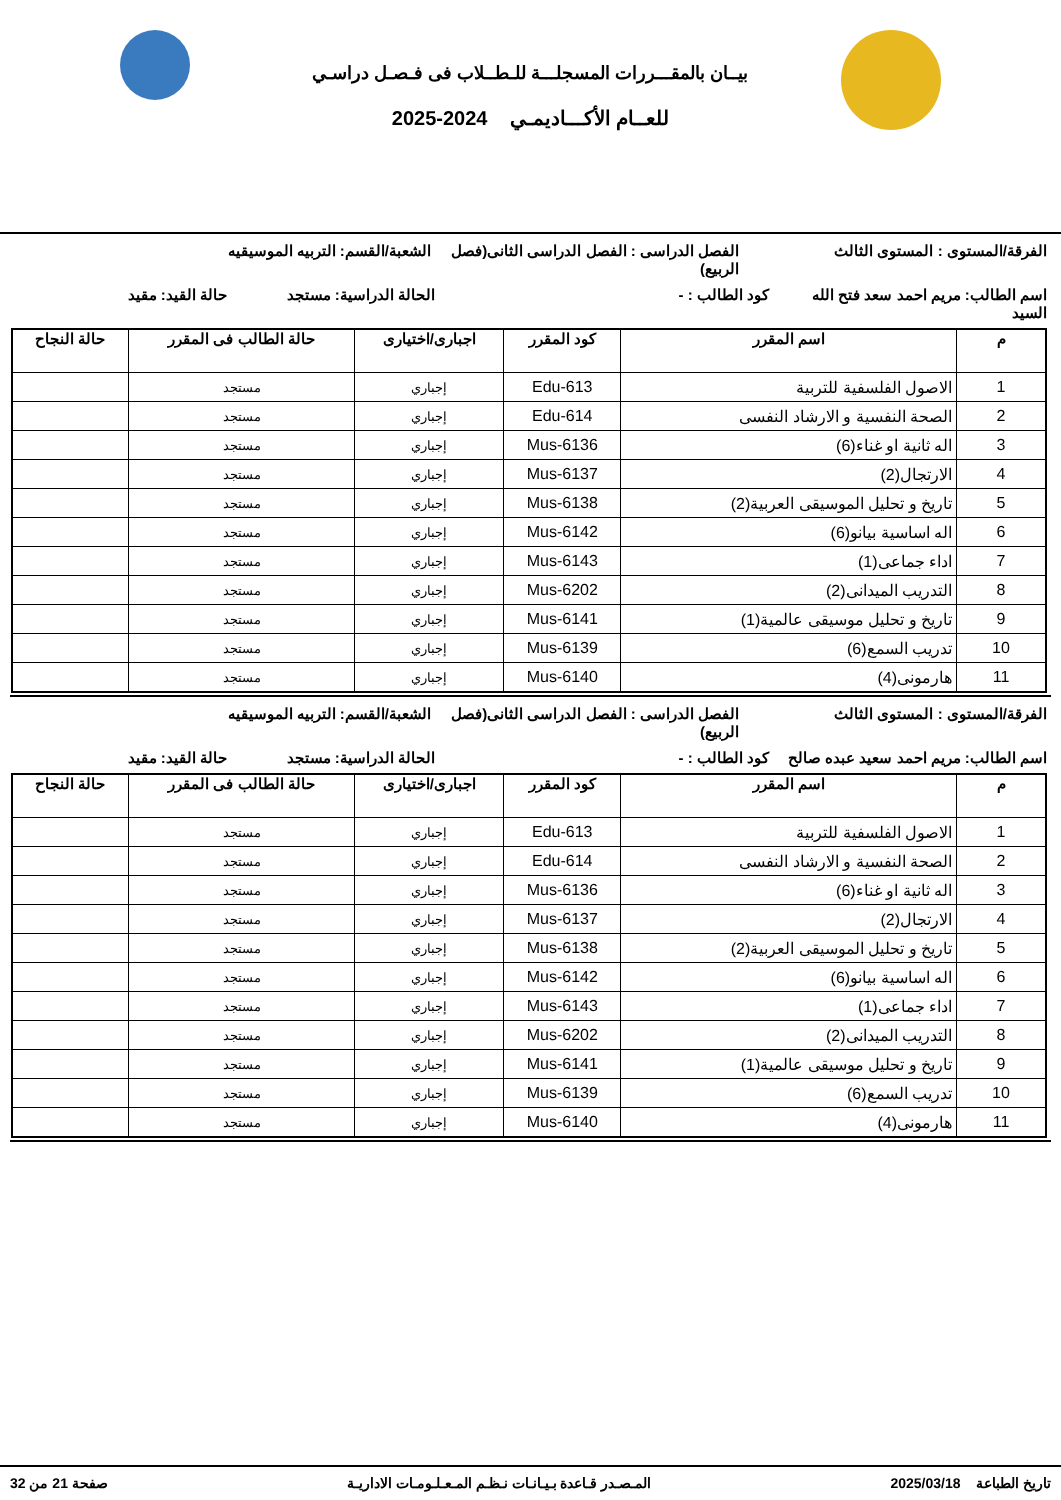بيــان بالمقـــررات المسجلـــة للـطــلاب فى فـصـل دراسـي
للعــام الأكـــاديمـي 2024-2025
الفرقة/المستوى : المستوى الثالث الفصل الدراسى : الفصل الدراسى الثانى(فصل الربيع)
الشعبة/القسم: التربيه الموسيقيه
اسم الطالب: مريم احمد سعد فتح الله السيد
كود الطالب : - الحالة الدراسية: مستجد حالة القيد: مقيد
| م | اسم المقرر | كود المقرر | اجبارى/اختيارى | حالة الطالب فى المقرر | حالة النجاح |
| --- | --- | --- | --- | --- | --- |
| 1 | الاصول الفلسفية للتربية | Edu-613 | إجباري | مستجد | |
| 2 | الصحة النفسية و الارشاد النفسى | Edu-614 | إجباري | مستجد | |
| 3 | اله ثانية او غناء(6) | Mus-6136 | إجباري | مستجد | |
| 4 | الارتجال(2) | Mus-6137 | إجباري | مستجد | |
| 5 | تاريخ و تحليل الموسيقى العربية(2) | Mus-6138 | إجباري | مستجد | |
| 6 | اله اساسية بيانو(6) | Mus-6142 | إجباري | مستجد | |
| 7 | اداء جماعى(1) | Mus-6143 | إجباري | مستجد | |
| 8 | التدريب الميدانى(2) | Mus-6202 | إجباري | مستجد | |
| 9 | تاريخ و تحليل موسيقى عالمية(1) | Mus-6141 | إجباري | مستجد | |
| 10 | تدريب السمع(6) | Mus-6139 | إجباري | مستجد | |
| 11 | هارمونى(4) | Mus-6140 | إجباري | مستجد | |
الفرقة/المستوى : المستوى الثالث الفصل الدراسى : الفصل الدراسى الثانى(فصل الربيع)
الشعبة/القسم: التربيه الموسيقيه
اسم الطالب: مريم احمد سعيد عبده صالح
كود الطالب : - الحالة الدراسية: مستجد حالة القيد: مقيد
| م | اسم المقرر | كود المقرر | اجبارى/اختيارى | حالة الطالب فى المقرر | حالة النجاح |
| --- | --- | --- | --- | --- | --- |
| 1 | الاصول الفلسفية للتربية | Edu-613 | إجباري | مستجد | |
| 2 | الصحة النفسية و الارشاد النفسى | Edu-614 | إجباري | مستجد | |
| 3 | اله ثانية او غناء(6) | Mus-6136 | إجباري | مستجد | |
| 4 | الارتجال(2) | Mus-6137 | إجباري | مستجد | |
| 5 | تاريخ و تحليل الموسيقى العربية(2) | Mus-6138 | إجباري | مستجد | |
| 6 | اله اساسية بيانو(6) | Mus-6142 | إجباري | مستجد | |
| 7 | اداء جماعى(1) | Mus-6143 | إجباري | مستجد | |
| 8 | التدريب الميدانى(2) | Mus-6202 | إجباري | مستجد | |
| 9 | تاريخ و تحليل موسيقى عالمية(1) | Mus-6141 | إجباري | مستجد | |
| 10 | تدريب السمع(6) | Mus-6139 | إجباري | مستجد | |
| 11 | هارمونى(4) | Mus-6140 | إجباري | مستجد | |
تاريخ الطباعة 2025/03/18 المـصـدر قـاعدة بـيـانـات نـظـم المـعـلـومـات الاداريـة
صفحة 21 من 32